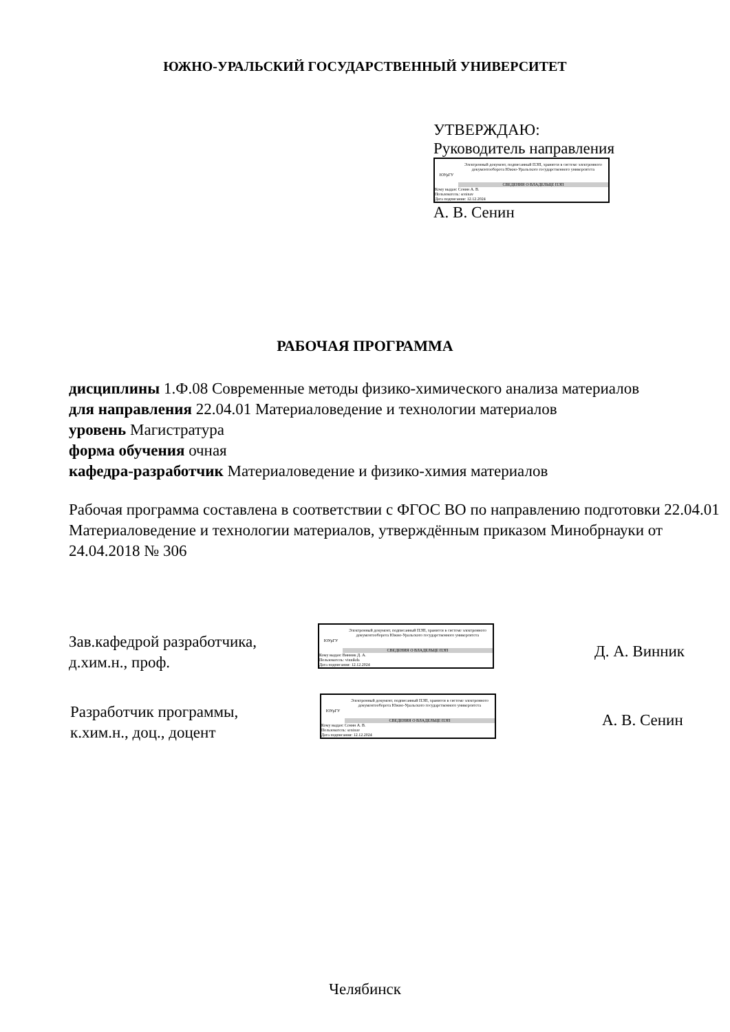ЮЖНО-УРАЛЬСКИЙ ГОСУДАРСТВЕННЫЙ УНИВЕРСИТЕТ
УТВЕРЖДАЮ:
Руководитель направления
ЮУрГУ
Электронный документ, подписанный ПЭП, хранится в системе электронного документооборота Южно-Уральского государственного университета
СВЕДЕНИЯ О ВЛАДЕЛЬЦЕ ПЭП
Кому выдан: Сенин А. В.
Пользователь: seninav
Дата подписания: 12.12.2024
А. В. Сенин
РАБОЧАЯ ПРОГРАММА
дисциплины 1.Ф.08 Современные методы физико-химического анализа материалов
для направления 22.04.01 Материаловедение и технологии материалов
уровень Магистратура
форма обучения очная
кафедра-разработчик Материаловедение и физико-химия материалов
Рабочая программа составлена в соответствии с ФГОС ВО по направлению подготовки 22.04.01 Материаловедение и технологии материалов, утверждённым приказом Минобрнауки от 24.04.2018 № 306
Зав.кафедрой разработчика,
д.хим.н., проф.
ЮУрГУ
Электронный документ, подписанный ПЭП, хранится в системе электронного документооборота Южно-Уральского государственного университета
СВЕДЕНИЯ О ВЛАДЕЛЬЦЕ ПЭП
Кому выдан: Винник Д. А.
Пользователь: vinnikda
Дата подписания: 12.12.2024
Д. А. Винник
Разработчик программы,
к.хим.н., доц., доцент
ЮУрГУ
Электронный документ, подписанный ПЭП, хранится в системе электронного документооборота Южно-Уральского государственного университета
СВЕДЕНИЯ О ВЛАДЕЛЬЦЕ ПЭП
Кому выдан: Сенин А. В.
Пользователь: seninav
Дата подписания: 12.12.2024
А. В. Сенин
Челябинск